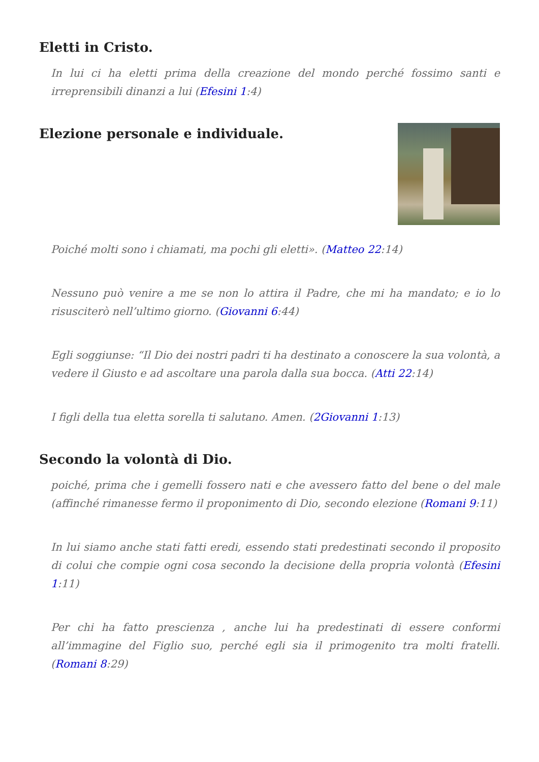Eletti in Cristo.
In lui ci ha eletti prima della creazione del mondo perché fossimo santi e irreprensibili dinanzi a lui (Efesini 1:4)
Elezione personale e individuale.
Poiché molti sono i chiamati, ma pochi gli eletti». (Matteo 22:14)
Nessuno può venire a me se non lo attira il Padre, che mi ha mandato; e io lo risusciterò nell’ultimo giorno. (Giovanni 6:44)
Egli soggiunse: “Il Dio dei nostri padri ti ha destinato a conoscere la sua volontà, a vedere il Giusto e ad ascoltare una parola dalla sua bocca. (Atti 22:14)
I figli della tua eletta sorella ti salutano. Amen. (2Giovanni 1:13)
Secondo la volontà di Dio.
poiché, prima che i gemelli fossero nati e che avessero fatto del bene o del male (affinché rimanesse fermo il proponimento di Dio, secondo elezione (Romani 9:11)
In lui siamo anche stati fatti eredi, essendo stati predestinati secondo il proposito di colui che compie ogni cosa secondo la decisione della propria volontà (Efesini 1:11)
Per chi ha fatto prescienza , anche lui ha predestinati di essere conformi all’immagine del Figlio suo, perché egli sia il primogenito tra molti fratelli. (Romani 8:29)